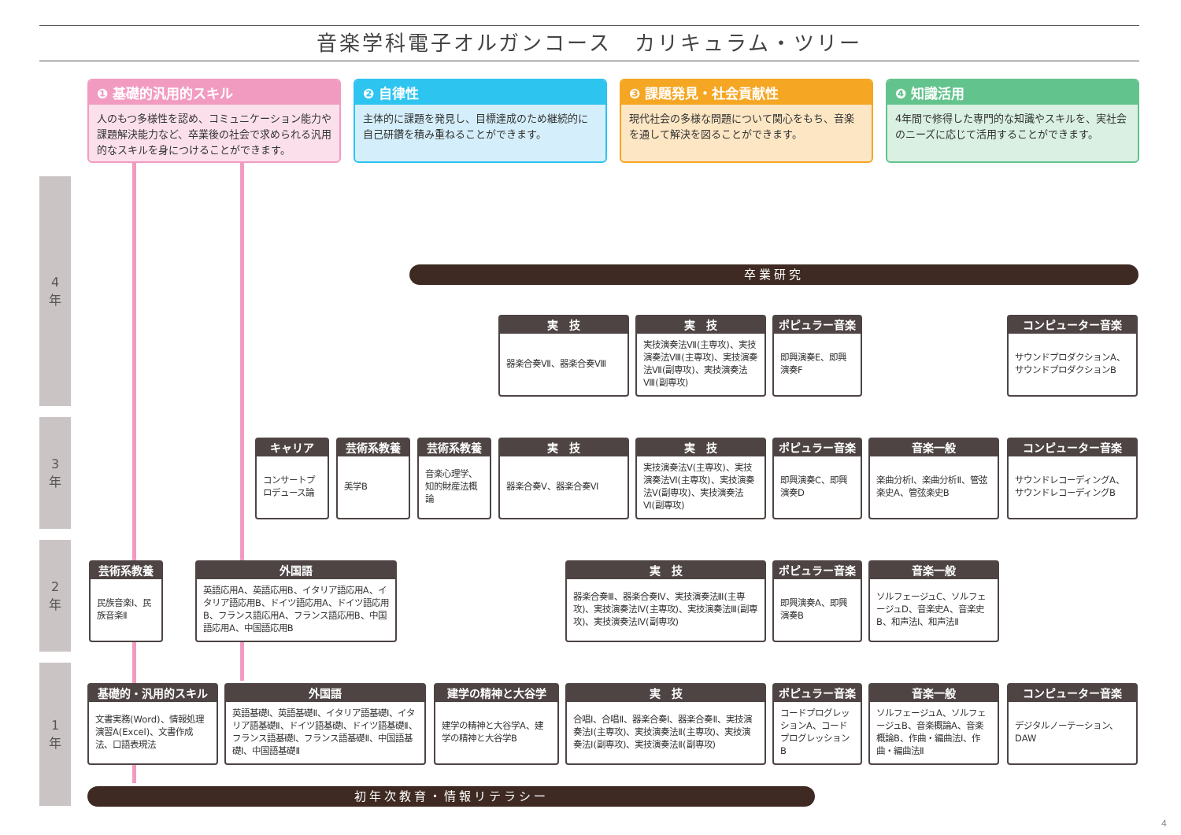音楽学科電子オルガンコース　カリキュラム・ツリー
❶ 基礎的汎用的スキル
人のもつ多様性を認め、コミュニケーション能力や課題解決能力など、卒業後の社会で求められる汎用的なスキルを身につけることができます。
❷ 自律性
主体的に課題を発見し、目標達成のため継続的に自己研鑽を積み重ねることができます。
❸ 課題発見・社会貢献性
現代社会の多様な問題について関心をもち、音楽を通して解決を図ることができます。
❹ 知識活用
4年間で修得した専門的な知識やスキルを、実社会のニーズに応じて活用することができます。
4
年
3
年
2
年
1
年
卒業研究
実　技
器楽合奏Ⅶ、器楽合奏Ⅷ
実　技
実技演奏法Ⅶ(主専攻)、実技演奏法Ⅷ(主専攻)、実技演奏法Ⅶ(副専攻)、実技演奏法Ⅷ(副専攻)
ポピュラー音楽
即興演奏E、即興演奏F
コンピューター音楽
サウンドプロダクションA、サウンドプロダクションB
キャリア
コンサートプロデュース論
芸術系教養
美学B
芸術系教養
音楽心理学、知的財産法概論
実　技
器楽合奏Ⅴ、器楽合奏Ⅵ
実　技
実技演奏法Ⅴ(主専攻)、実技演奏法Ⅵ(主専攻)、実技演奏法Ⅴ(副専攻)、実技演奏法Ⅵ(副専攻)
ポピュラー音楽
即興演奏C、即興演奏D
音楽一般
楽曲分析Ⅰ、楽曲分析Ⅱ、管弦楽史A、管弦楽史B
コンピューター音楽
サウンドレコーディングA、サウンドレコーディングB
芸術系教養
民族音楽Ⅰ、民族音楽Ⅱ
外国語
英語応用A、英語応用B、イタリア語応用A、イタリア語応用B、ドイツ語応用A、ドイツ語応用B、フランス語応用A、フランス語応用B、中国語応用A、中国語応用B
実　技
器楽合奏Ⅲ、器楽合奏Ⅳ、実技演奏法Ⅲ(主専攻)、実技演奏法Ⅳ(主専攻)、実技演奏法Ⅲ(副専攻)、実技演奏法Ⅳ(副専攻)
ポピュラー音楽
即興演奏A、即興演奏B
音楽一般
ソルフェージュC、ソルフェージュD、音楽史A、音楽史B、和声法Ⅰ、和声法Ⅱ
基礎的・汎用的スキル
文書実務(Word)、情報処理演習A(Excel)、文書作成法、口語表現法
外国語
英語基礎Ⅰ、英語基礎Ⅱ、イタリア語基礎Ⅰ、イタリア語基礎Ⅱ、ドイツ語基礎Ⅰ、ドイツ語基礎Ⅱ、フランス語基礎Ⅰ、フランス語基礎Ⅱ、中国語基礎Ⅰ、中国語基礎Ⅱ
建学の精神と大谷学
建学の精神と大谷学A、建学の精神と大谷学B
実　技
合唱Ⅰ、合唱Ⅱ、器楽合奏Ⅰ、器楽合奏Ⅱ、実技演奏法Ⅰ(主専攻)、実技演奏法Ⅱ(主専攻)、実技演奏法Ⅰ(副専攻)、実技演奏法Ⅱ(副専攻)
ポピュラー音楽
コードプログレッションA、コードプログレッションB
音楽一般
ソルフェージュA、ソルフェージュB、音楽概論A、音楽概論B、作曲・編曲法Ⅰ、作曲・編曲法Ⅱ
コンピューター音楽
デジタルノーテーション、DAW
初年次教育・情報リテラシー
4